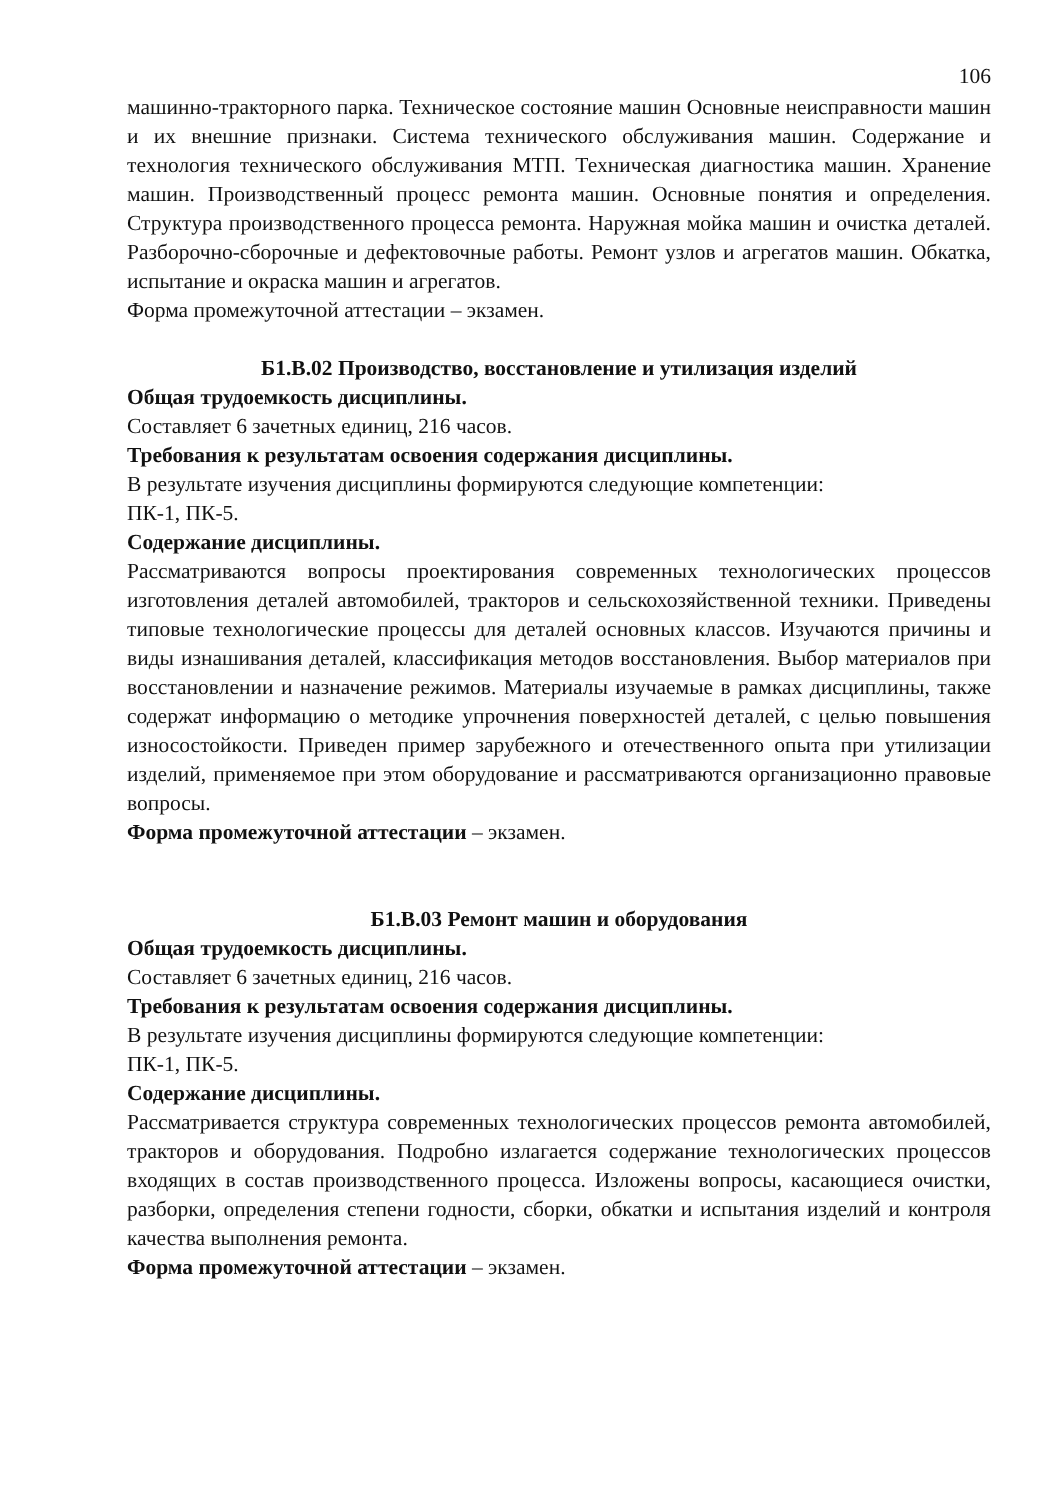106
машинно-тракторного парка. Техническое состояние машин Основные неисправности машин и их внешние признаки. Система технического обслуживания машин. Содержание и технология технического обслуживания МТП. Техническая диагностика машин. Хранение машин. Производственный процесс ремонта машин. Основные понятия и определения. Структура производственного процесса ремонта. Наружная мойка машин и очистка деталей. Разборочно-сборочные и дефектовочные работы. Ремонт узлов и агрегатов машин. Обкатка, испытание и окраска машин и агрегатов.
Форма промежуточной аттестации – экзамен.
Б1.В.02 Производство, восстановление и утилизация изделий
Общая трудоемкость дисциплины.
Составляет 6 зачетных единиц, 216 часов.
Требования к результатам освоения содержания дисциплины.
В результате изучения дисциплины формируются следующие компетенции:
ПК-1, ПК-5.
Содержание дисциплины.
Рассматриваются вопросы проектирования современных технологических процессов изготовления деталей автомобилей, тракторов и сельскохозяйственной техники. Приведены типовые технологические процессы для деталей основных классов. Изучаются причины и виды изнашивания деталей, классификация методов восстановления. Выбор материалов при восстановлении и назначение режимов. Материалы изучаемые в рамках дисциплины, также содержат информацию о методике упрочнения поверхностей деталей, с целью повышения износостойкости. Приведен пример зарубежного и отечественного опыта при утилизации изделий, применяемое при этом оборудование и рассматриваются организационно правовые вопросы.
Форма промежуточной аттестации – экзамен.
Б1.В.03 Ремонт машин и оборудования
Общая трудоемкость дисциплины.
Составляет 6 зачетных единиц, 216 часов.
Требования к результатам освоения содержания дисциплины.
В результате изучения дисциплины формируются следующие компетенции:
ПК-1, ПК-5.
Содержание дисциплины.
Рассматривается структура современных технологических процессов ремонта автомобилей, тракторов и оборудования. Подробно излагается содержание технологических процессов входящих в состав производственного процесса. Изложены вопросы, касающиеся очистки, разборки, определения степени годности, сборки, обкатки и испытания изделий и контроля качества выполнения ремонта.
Форма промежуточной аттестации – экзамен.